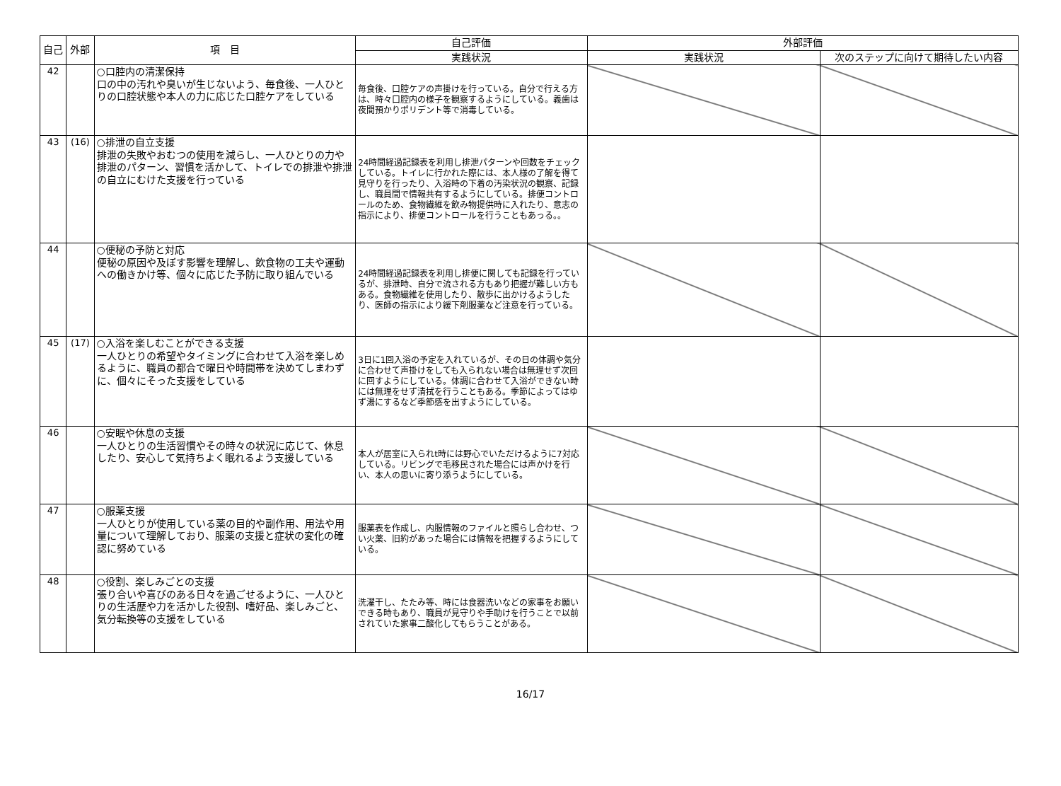| 自己 | 外部 | 項 目 | 自己評価 | 外部評価 | |
| --- | --- | --- | --- | --- | --- |
| | | | 実践状況 | 実践状況 | 次のステップに向けて期待したい内容 |
| 42 | | ○口腔内の清潔保持 口の中の汚れや臭いが生じないよう、毎食後、一人ひとりの口腔状態や本人の力に応じた口腔ケアをしている | 毎食後、口腔ケアの声掛けを行っている。自分で行える方は、時々口腔内の様子を観察するようにしている。義歯は夜間預かりポリデント等で消毒している。 | | |
| 43 | (16) | ○排泄の自立支援 排泄の失敗やおむつの使用を減らし、一人ひとりの力や排泄のパターン、習慣を活かして、トイレでの排泄や排泄の自立にむけた支援を行っている | 24時間経過記録表を利用し排泄パターンや回数をチェックしている。トイレに行かれた際には、本人様の了解を得て見守りを行ったり、入浴時の下着の汚染状況の観察、記録し、職員間で情報共有するようにしている。排便コントロールのため、食物繊維を飲み物提供時に入れたり、意志の指示により、排便コントロールを行うこともあっる。。 | | |
| 44 | | ○便秘の予防と対応 便秘の原因や及ぼす影響を理解し、飲食物の工夫や運動への働きかけ等、個々に応じた予防に取り組んでいる | 24時間経過記録表を利用し排便に関しても記録を行っているが、排泄時、自分で流される方もあり把握が難しい方もある。食物繊維を使用したり、散歩に出かけるようしたり、医師の指示により緩下剤服薬など注意を行っている。 | | |
| 45 | (17) | ○入浴を楽しむことができる支援 一人ひとりの希望やタイミングに合わせて入浴を楽しめるように、職員の都合で曜日や時間帯を決めてしまわずに、個々にそった支援をしている | 3日に1回入浴の予定を入れているが、その日の体調や気分に合わせて声掛けをしても入られない場合は無理せず次回に回すようにしている。体調に合わせて入浴ができない時には無理をせず清拭を行うこともある。季節によってはゆず湯にするなど季節感を出すようにしている。 | | |
| 46 | | ○安眠や休息の支援 一人ひとりの生活習慣やその時々の状況に応じて、休息したり、安心して気持ちよく眠れるよう支援している | 本人が居室に入られt時には野心でいただけるように7対応している。リビングで毛移民された場合には声かけを行い、本人の思いに寄り添うようにしている。 | | |
| 47 | | ○服薬支援 一人ひとりが使用している薬の目的や副作用、用法や用量について理解しており、服薬の支援と症状の変化の確認に努めている | 服薬表を作成し、内服情報のファイルと照らし合わせ、つい火薬、旧約があった場合には情報を把握するようにしている。 | | |
| 48 | | ○役割、楽しみごとの支援 張り合いや喜びのある日々を過ごせるように、一人ひとりの生活歴や力を活かした役割、嗜好品、楽しみごと、気分転換等の支援をしている | 洗濯干し、たたみ等、時には食器洗いなどの家事をお願いできる時もあり、職員が見守りや手助けを行うことで以前されていた家事二酸化してもらうことがある。 | | |
16/17